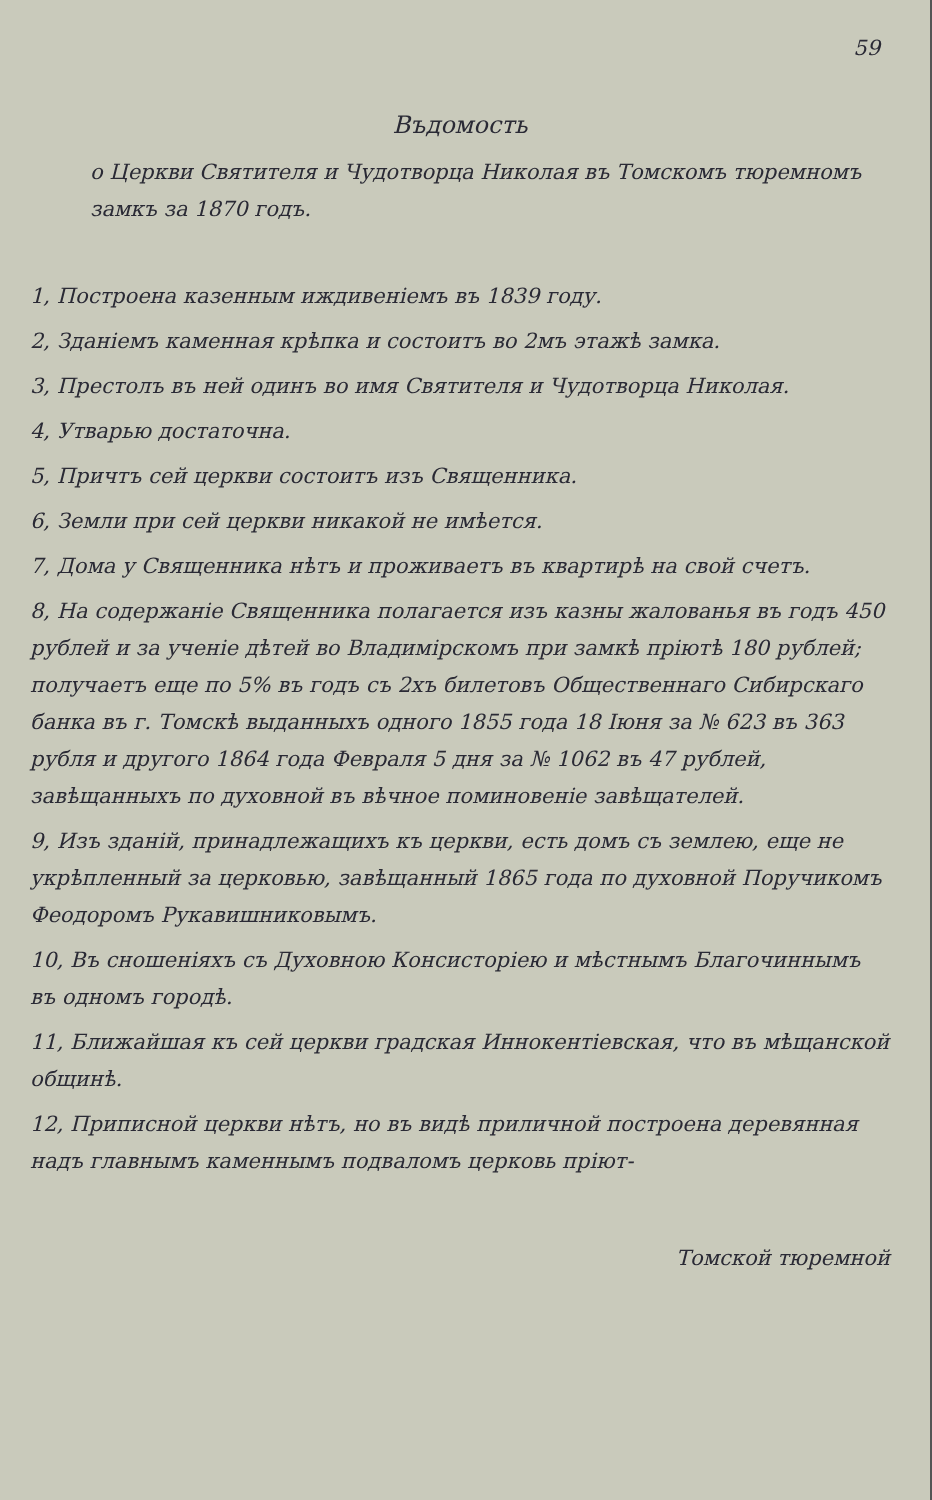59
Въдомость
о Церкви Святителя и Чудотворца Николая въ Томскомъ тюремномъ замкъ за 1870 годъ.
1, Построена казенным иждивенiемъ въ 1839 году.
2, Зданiемъ каменная крѣпка и состоитъ во 2мъ этажѣ замка.
3, Престолъ въ ней одинъ во имя Святителя и Чудотворца Николая.
4, Утварью достаточна.
5, Причтъ сей церкви состоитъ изъ Священника.
6, Земли при сей церкви никакой не имѣется.
7, Дома у Священника нѣтъ и проживаетъ въ квартирѣ на свой счетъ.
8, На содержанiе Священника полагается изъ казны жалованья въ годъ 450 рублей и за ученiе дѣтей во Владимiрскомъ при замкѣ прiютѣ 180 рублей; получаетъ еще по 5% въ годъ съ 2хъ билетовъ Общественнаго Сибирскаго банка въ г. Томскѣ выданныхъ одного 1855 года 18 Iюня за № 623 въ 363 рубля и другого 1864 года Февраля 5 дня за № 1062 въ 47 рублей, завѣщанныхъ по духовной въ вѣчное поминовенiе завѣщателей.
9, Изъ зданiй, принадлежащихъ къ церкви, есть домъ съ землею, еще не укрѣпленный за церковью, завѣщанный 1865 года по духовной Поручикомъ Феодоромъ Рукавишниковымъ.
10, Въ сношенiяхъ съ Духовною Консисторiею и мѣстнымъ Благочиннымъ въ одномъ городѣ.
11, Ближайшая къ сей церкви градская Иннокентiевская, что въ мѣщанской общинѣ.
12, Приписной церкви нѣтъ, но въ видѣ приличной построена деревянная надъ главнымъ каменнымъ подваломъ церковь прiют-
Томской тюремной